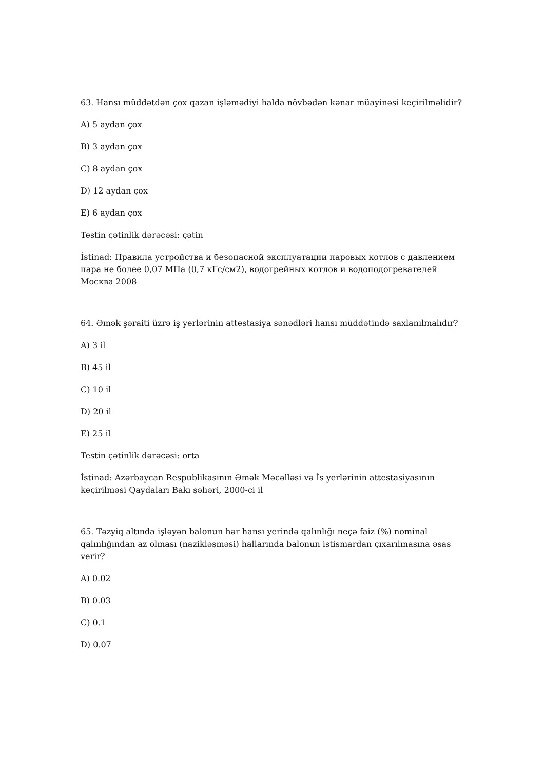63. Hansı müddətdən çox qazan işləmədiyi halda növbədən kənar müayinəsi keçirilməlidir?
A) 5 aydan çox
B) 3 aydan çox
C) 8 aydan çox
D) 12 aydan çox
E) 6 aydan çox
Testin çətinlik dərəcəsi: çətin
İstinad: Правила устройства и безопасной эксплуатации паровых котлов с давлением пара не более 0,07 МПа (0,7 кГс/см2), водогрейных котлов и водоподогревателей Москва 2008
64. Əmək şəraiti üzrə iş yerlərinin attestasiya sənədləri hansı müddətində saxlanılmalıdır?
A) 3 il
B) 45 il
C) 10 il
D) 20 il
E) 25 il
Testin çətinlik dərəcəsi: orta
İstinad: Azərbaycan Respublikasının Əmək Məcəlləsi və İş yerlərinin attestasiyasının keçirilməsi Qaydaları Bakı şəhəri, 2000-ci il
65. Təzyiq altında işləyən balonun hər hansı yerində qalınlığı neçə faiz (%) nominal qalınlığından az olması (naziklәşməsi) hallarında balonun istismardan çıxarılmasına əsas verir?
A) 0.02
B) 0.03
C) 0.1
D) 0.07